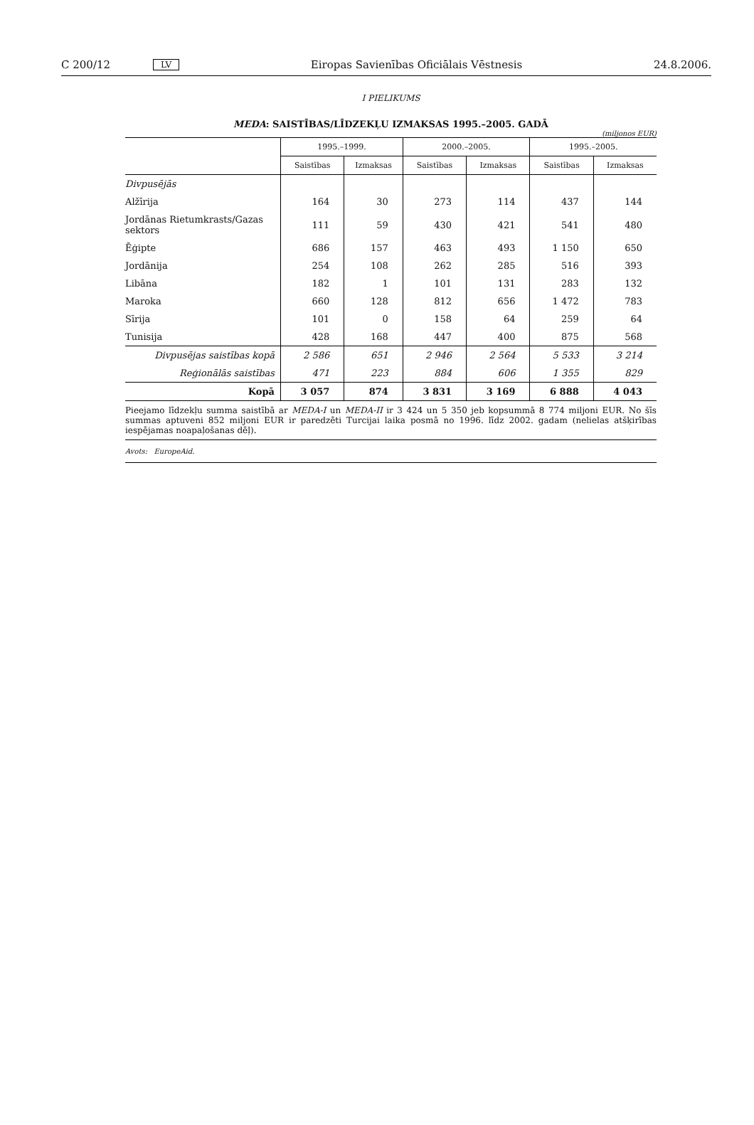C 200/12 LV Eiropas Savienības Oficiālais Vēstnesis 24.8.2006.
I PIELIKUMS
MEDA: SAISTĪBAS/LĪDZEKĻU IZMAKSAS 1995.–2005. GADĀ
(miljonos EUR)
| | 1995.–1999. | | 2000.–2005. | | 1995.–2005. | |
| --- | --- | --- | --- | --- | --- | --- |
| | Saistības | Izmaksas | Saistības | Izmaksas | Saistības | Izmaksas |
| Divpusējās | | | | | | |
| Alžīrija | 164 | 30 | 273 | 114 | 437 | 144 |
| Jordānas Rietumkrasts/Gazas sektors | 111 | 59 | 430 | 421 | 541 | 480 |
| Ēģipte | 686 | 157 | 463 | 493 | 1 150 | 650 |
| Jordānija | 254 | 108 | 262 | 285 | 516 | 393 |
| Libāna | 182 | 1 | 101 | 131 | 283 | 132 |
| Maroka | 660 | 128 | 812 | 656 | 1 472 | 783 |
| Sīrija | 101 | 0 | 158 | 64 | 259 | 64 |
| Tunisija | 428 | 168 | 447 | 400 | 875 | 568 |
| Divpusējas saistības kopā | 2 586 | 651 | 2 946 | 2 564 | 5 533 | 3 214 |
| Reģionālās saistības | 471 | 223 | 884 | 606 | 1 355 | 829 |
| Kopā | 3 057 | 874 | 3 831 | 3 169 | 6 888 | 4 043 |
Pieejamo līdzekļu summa saistībā ar MEDA-I un MEDA-II ir 3 424 un 5 350 jeb kopsummā 8 774 miljoni EUR. No šīs summas aptuveni 852 miljoni EUR ir paredzēti Turcijai laika posmā no 1996. līdz 2002. gadam (nelielas atšķirības iespējamas noapaļošanas dēļ).
Avots: EuropeAid.